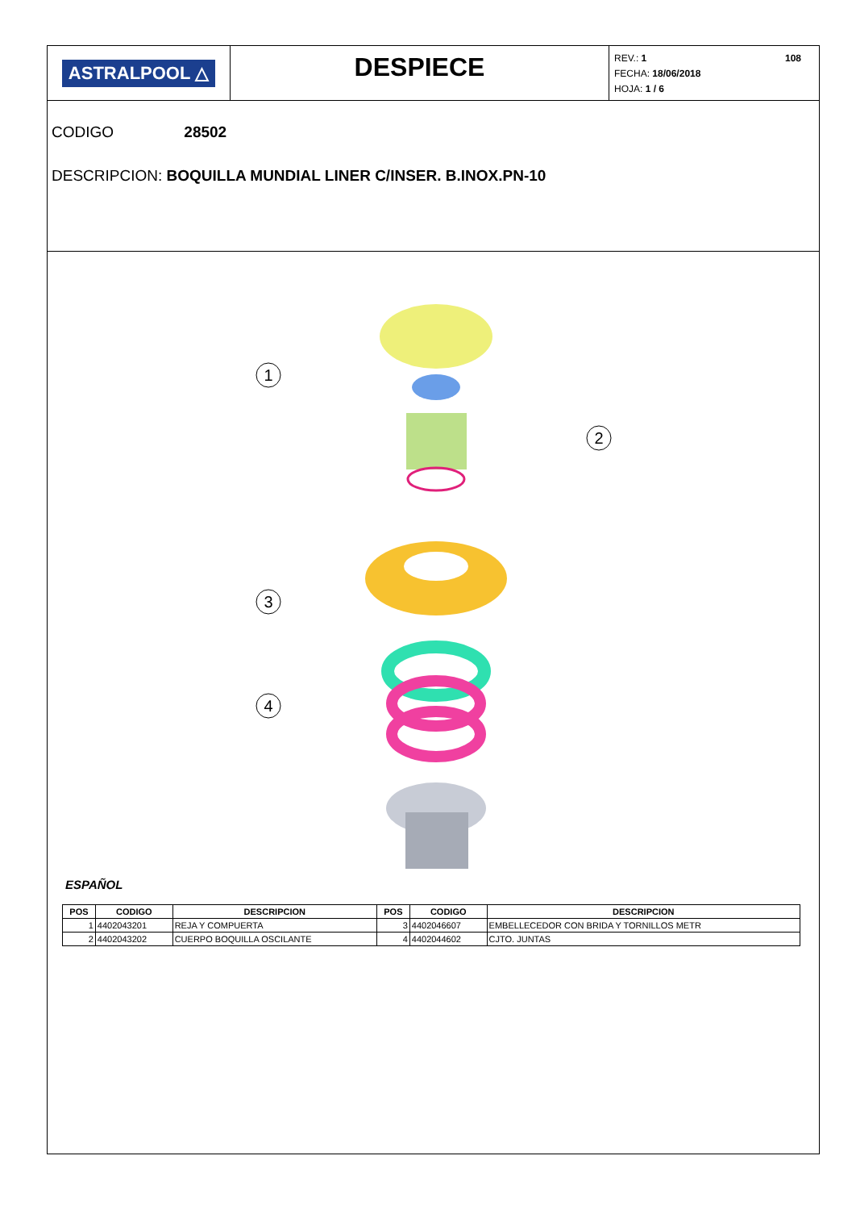ASTRALPOOL △
DESPIECE
108 REV.: 1
FECHA: 18/06/2018
HOJA: 1 / 6
CODIGO 28502
DESCRIPCION: BOQUILLA MUNDIAL LINER C/INSER. B.INOX.PN-10
1
2
3
4
ESPAÑOL
| POS | CODIGO | DESCRIPCION | POS | CODIGO | DESCRIPCION |
| --- | --- | --- | --- | --- | --- |
| 1 | 4402043201 | REJA Y COMPUERTA | 3 | 4402046607 | EMBELLECEDOR CON BRIDA Y TORNILLOS METR |
| 2 | 4402043202 | CUERPO BOQUILLA OSCILANTE | 4 | 4402044602 | CJTO. JUNTAS |